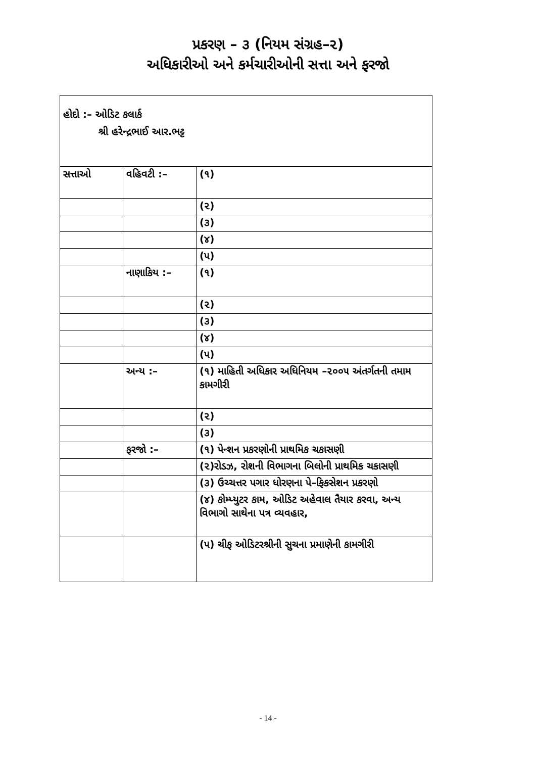પ્રકરણ – ૩ (નિયમ સંગ્રહ–૨)
અધિકારીઓ અને કર્મચારીઓની સત્તા અને ફરજો
| હોદો :– ઓડિટ કલાર્ક શ્રી હરેન્દ્રભાઈ આર.ભટ્ટ | | |
| સત્તાઓ | વહિવટી :– | (૧) |
| | | (૨) |
| | | (૩) |
| | | (૪) |
| | | (૫) |
| | નાણાકિય :– | (૧) |
| | | (૨) |
| | | (૩) |
| | | (૪) |
| | | (૫) |
| | અન્ય :– | (૧) માહિતી અધિકાર અધિનિયમ –૨૦૦૫ અંતર્ગતની તમામ કામગીરી |
| | | (૨) |
| | | (૩) |
| | ફરજો :– | (૧) પેન્શન પ્રકરણોની પ્રાથમિક ચકાસણી |
| | | (૨)રોડઝ, રોશની વિભાગના બિલોની પ્રાથમિક ચકાસણી |
| | | (૩) ઉચ્ચત્તર પગાર ધોરણના પે–ફિકસેશન પ્રકરણો |
| | | (૪) કોમ્પ્યુટર કામ, ઓડિટ અહેવાલ તૈયાર કરવા, અન્ય વિભાગો સાથેના પત્ર વ્યવહાર, |
| | | (૫) ચીફ ઓડિટરશ્રીની સુચના પ્રમાણેની કામગીરી |
- 14 -